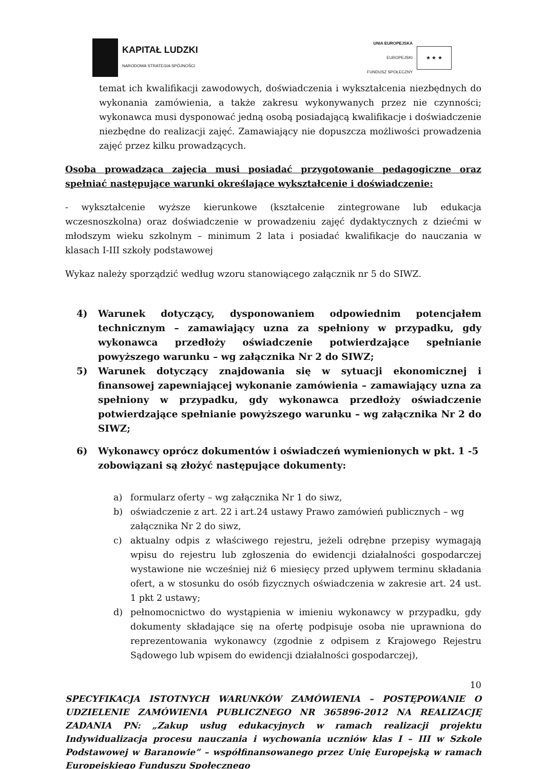KAPITAŁ LUDZKI
NARODOWA STRATEGIA SPÓJNOŚCI
UNIA EUROPEJSKA
EUROPEJSKI
FUNDUSZ SPOŁECZNY
★ ★ ★
temat ich kwalifikacji zawodowych, doświadczenia i wykształcenia niezbędnych do wykonania zamówienia, a także zakresu wykonywanych przez nie czynności; wykonawca musi dysponować jedną osobą posiadającą kwalifikacje i doświadczenie niezbędne do realizacji zajęć. Zamawiający nie dopuszcza możliwości prowadzenia zajęć przez kilku prowadzących.
Osoba prowadząca zajęcia musi posiadać przygotowanie pedagogiczne oraz spełniać następujące warunki określające wykształcenie i doświadczenie:
- wykształcenie wyższe kierunkowe (kształcenie zintegrowane lub edukacja wczesnoszkolna) oraz doświadczenie w prowadzeniu zajęć dydaktycznych z dziećmi w młodszym wieku szkolnym – minimum 2 lata i posiadać kwalifikacje do nauczania w klasach I-III szkoły podstawowej
Wykaz należy sporządzić według wzoru stanowiącego załącznik nr 5 do SIWZ.
4) Warunek dotyczący, dysponowaniem odpowiednim potencjałem technicznym – zamawiający uzna za spełniony w przypadku, gdy wykonawca przedłoży oświadczenie potwierdzające spełnianie powyższego warunku – wg załącznika Nr 2 do SIWZ;
5) Warunek dotyczący znajdowania się w sytuacji ekonomicznej i finansowej zapewniającej wykonanie zamówienia – zamawiający uzna za spełniony w przypadku, gdy wykonawca przedłoży oświadczenie potwierdzające spełnianie powyższego warunku – wg załącznika Nr 2 do SIWZ;
6) Wykonawcy oprócz dokumentów i oświadczeń wymienionych w pkt. 1 -5 zobowiązani są złożyć następujące dokumenty:
a) formularz oferty – wg załącznika Nr 1 do siwz,
b) oświadczenie z art. 22 i art.24 ustawy Prawo zamówień publicznych – wg załącznika Nr 2 do siwz,
c) aktualny odpis z właściwego rejestru, jeżeli odrębne przepisy wymagają wpisu do rejestru lub zgłoszenia do ewidencji działalności gospodarczej wystawione nie wcześniej niż 6 miesięcy przed upływem terminu składania ofert, a w stosunku do osób fizycznych oświadczenia w zakresie art. 24 ust. 1 pkt 2 ustawy;
d) pełnomocnictwo do wystąpienia w imieniu wykonawcy w przypadku, gdy dokumenty składające się na ofertę podpisuje osoba nie uprawniona do reprezentowania wykonawcy (zgodnie z odpisem z Krajowego Rejestru Sądowego lub wpisem do ewidencji działalności gospodarczej),
10
SPECYFIKACJA ISTOTNYCH WARUNKÓW ZAMÓWIENIA – POSTĘPOWANIE O UDZIELENIE ZAMÓWIENIA PUBLICZNEGO NR 365896-2012 NA REALIZACJĘ ZADANIA PN: „Zakup usług edukacyjnych w ramach realizacji projektu Indywidualizacja procesu nauczania i wychowania uczniów klas I – III w Szkole Podstawowej w Baranowie” – współfinansowanego przez Unię Europejską w ramach Europejskiego Funduszu Społecznego